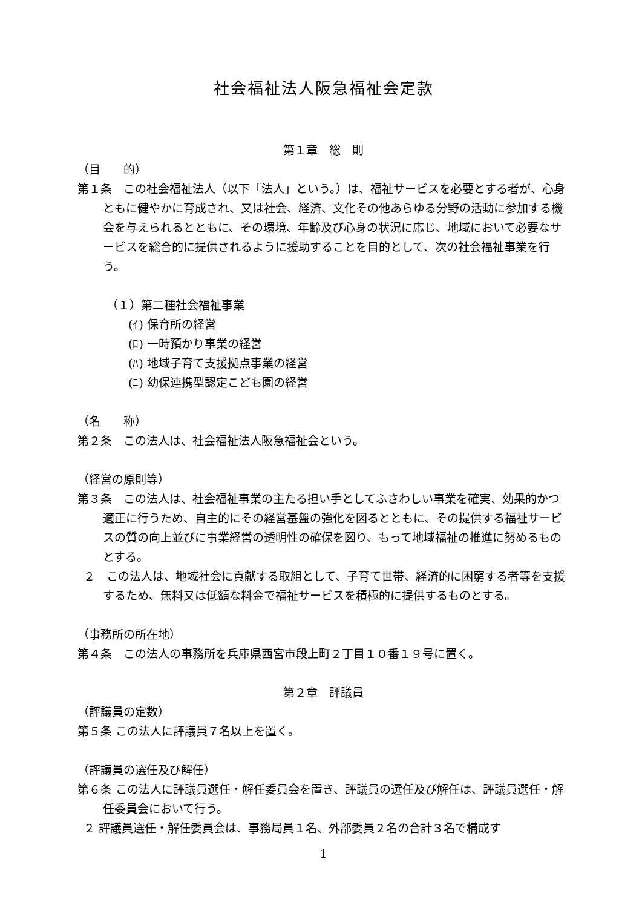社会福祉法人阪急福祉会定款
第１章　総　則
（目　　的）
第１条　この社会福祉法人（以下「法人」という。）は、福祉サービスを必要とする者が、心身ともに健やかに育成され、又は社会、経済、文化その他あらゆる分野の活動に参加する機会を与えられるとともに、その環境、年齢及び心身の状況に応じ、地域において必要なサービスを総合的に提供されるように援助することを目的として、次の社会福祉事業を行う。
（１）第二種社会福祉事業
(ｲ) 保育所の経営
(ﾛ) 一時預かり事業の経営
(ﾊ) 地域子育て支援拠点事業の経営
(ﾆ) 幼保連携型認定こども園の経営
（名　　称）
第２条　この法人は、社会福祉法人阪急福祉会という。
（経営の原則等）
第３条　この法人は、社会福祉事業の主たる担い手としてふさわしい事業を確実、効果的かつ適正に行うため、自主的にその経営基盤の強化を図るとともに、その提供する福祉サービスの質の向上並びに事業経営の透明性の確保を図り、もって地域福祉の推進に努めるものとする。
２　この法人は、地域社会に貢献する取組として、子育て世帯、経済的に困窮する者等を支援するため、無料又は低額な料金で福祉サービスを積極的に提供するものとする。
（事務所の所在地）
第４条　この法人の事務所を兵庫県西宮市段上町２丁目１０番１９号に置く。
第２章　評議員
（評議員の定数）
第５条 この法人に評議員７名以上を置く。
（評議員の選任及び解任）
第６条 この法人に評議員選任・解任委員会を置き、評議員の選任及び解任は、評議員選任・解任委員会において行う。
２ 評議員選任・解任委員会は、事務局員１名、外部委員２名の合計３名で構成す
1